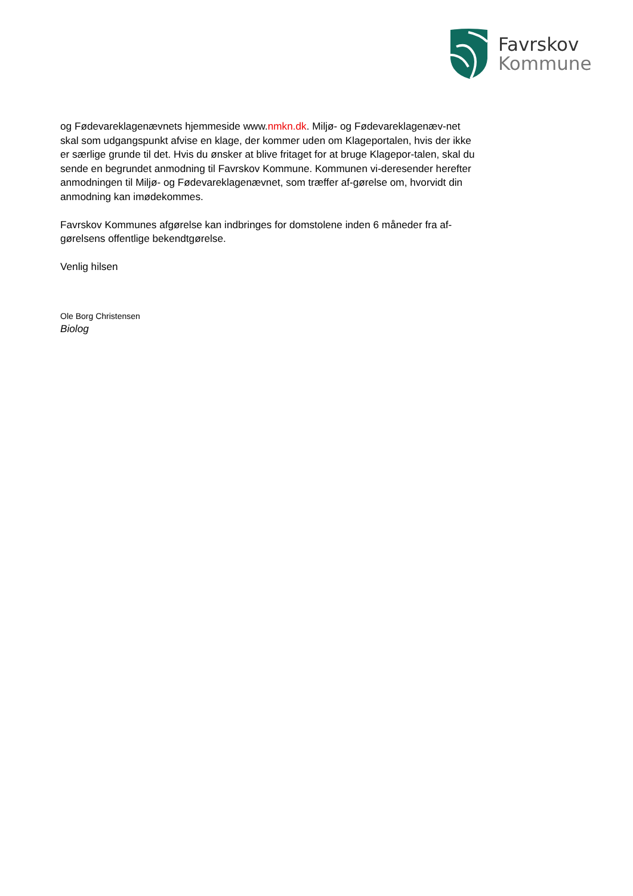Favrskov
Kommune
og Fødevareklagenævnets hjemmeside www.nmkn.dk. Miljø- og Fødevareklagenæv-net skal som udgangspunkt afvise en klage, der kommer uden om Klageportalen, hvis der ikke er særlige grunde til det. Hvis du ønsker at blive fritaget for at bruge Klagepor-talen, skal du sende en begrundet anmodning til Favrskov Kommune. Kommunen vi-deresender herefter anmodningen til Miljø- og Fødevareklagenævnet, som træffer af-gørelse om, hvorvidt din anmodning kan imødekommes.
Favrskov Kommunes afgørelse kan indbringes for domstolene inden 6 måneder fra af-gørelsens offentlige bekendtgørelse.
Venlig hilsen
Ole Borg Christensen
Biolog